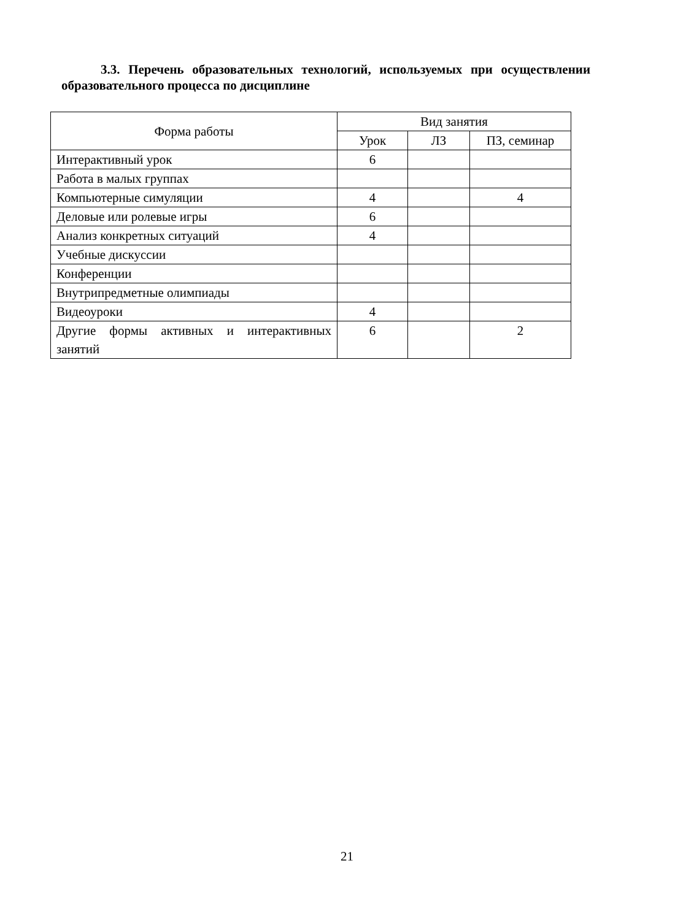3.3. Перечень образовательных технологий, используемых при осуществлении образовательного процесса по дисциплине
| Форма работы | Вид занятия | | |
| --- | --- | --- | --- |
| | Урок | ЛЗ | ПЗ, семинар |
| Интерактивный урок | 6 | | |
| Работа в малых группах | | | |
| Компьютерные симуляции | 4 | | 4 |
| Деловые или ролевые игры | 6 | | |
| Анализ конкретных ситуаций | 4 | | |
| Учебные дискуссии | | | |
| Конференции | | | |
| Внутрипредметные олимпиады | | | |
| Видеоуроки | 4 | | |
| Другие формы активных и интерактивных занятий | 6 | | 2 |
21